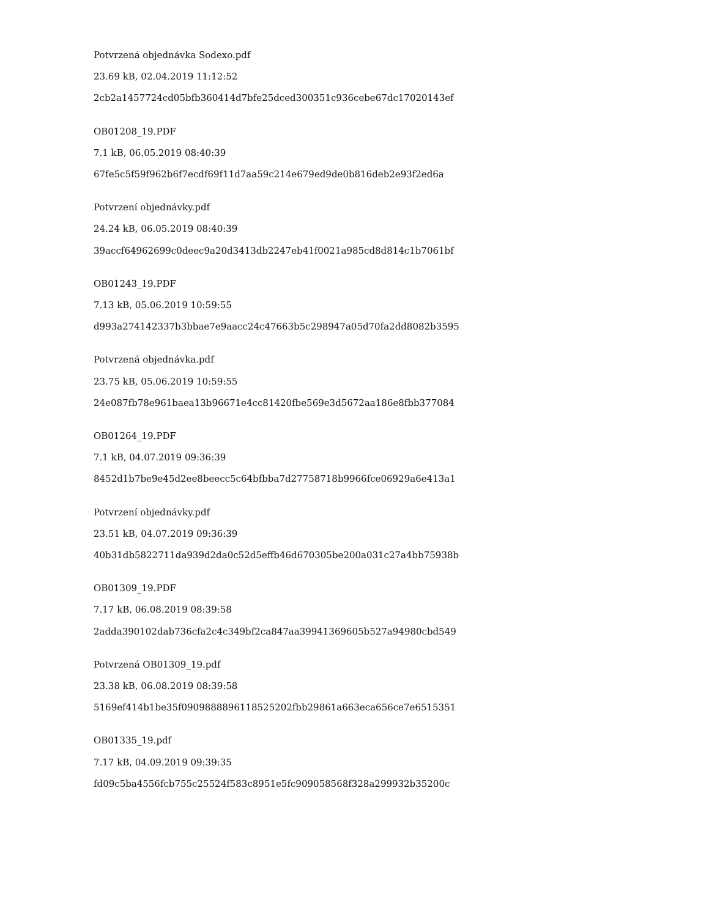Potvrzená objednávka Sodexo.pdf
23.69 kB, 02.04.2019 11:12:52
2cb2a1457724cd05bfb360414d7bfe25dced300351c936cebe67dc17020143ef
OB01208_19.PDF
7.1 kB, 06.05.2019 08:40:39
67fe5c5f59f962b6f7ecdf69f11d7aa59c214e679ed9de0b816deb2e93f2ed6a
Potvrzení objednávky.pdf
24.24 kB, 06.05.2019 08:40:39
39accf64962699c0deec9a20d3413db2247eb41f0021a985cd8d814c1b7061bf
OB01243_19.PDF
7.13 kB, 05.06.2019 10:59:55
d993a274142337b3bbae7e9aacc24c47663b5c298947a05d70fa2dd8082b3595
Potvrzená objednávka.pdf
23.75 kB, 05.06.2019 10:59:55
24e087fb78e961baea13b96671e4cc81420fbe569e3d5672aa186e8fbb377084
OB01264_19.PDF
7.1 kB, 04.07.2019 09:36:39
8452d1b7be9e45d2ee8beecc5c64bfbba7d27758718b9966fce06929a6e413a1
Potvrzení objednávky.pdf
23.51 kB, 04.07.2019 09:36:39
40b31db5822711da939d2da0c52d5effb46d670305be200a031c27a4bb75938b
OB01309_19.PDF
7.17 kB, 06.08.2019 08:39:58
2adda390102dab736cfa2c4c349bf2ca847aa39941369605b527a94980cbd549
Potvrzená OB01309_19.pdf
23.38 kB, 06.08.2019 08:39:58
5169ef414b1be35f0909888896118525202fbb29861a663eca656ce7e6515351
OB01335_19.pdf
7.17 kB, 04.09.2019 09:39:35
fd09c5ba4556fcb755c25524f583c8951e5fc909058568f328a299932b35200c